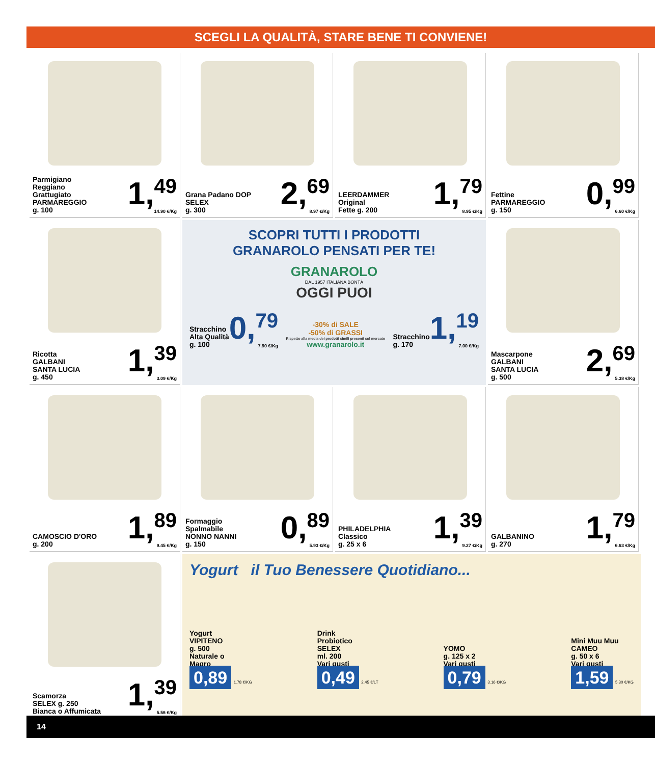SCEGLI LA QUALITÀ, STARE BENE TI CONVIENE!
Parmigiano
Reggiano
Grattugiato
PARMAREGGIO
g. 100
1,<sup>49</sup>
14.90 €/Kg
Grana Padano DOP
SELEX
g. 300
2,<sup>69</sup>
8.97 €/Kg
LEERDAMMER
Original
Fette g. 200
1,<sup>79</sup>
8.95 €/Kg
Fettine
PARMAREGGIO
g. 150
0,<sup>99</sup>
6.60 €/Kg
Ricotta
GALBANI
SANTA LUCIA
g. 450
1,<sup>39</sup>
3.09 €/Kg
SCOPRI TUTTI I PRODOTTI
GRANAROLO PENSATI PER TE!
GRANAROLO
DAL 1957 ITALIANA BONTÀ
OGGI PUOI
Stracchino
Alta Qualità
g. 100
0,<sup>79</sup>
7.90 €/Kg
-30% di SALE
-50% di GRASSI
Rispetto alla media dei prodotti simili presenti sul mercato
www.granarolo.it
Stracchino
g. 170
1,<sup>19</sup>
7.00 €/Kg
Mascarpone
GALBANI
SANTA LUCIA
g. 500
2,<sup>69</sup>
5.38 €/Kg
CAMOSCIO D'ORO
g. 200
1,<sup>89</sup>
9.45 €/Kg
Formaggio
Spalmabile
NONNO NANNI
g. 150
0,<sup>89</sup>
5.93 €/Kg
PHILADELPHIA
Classico
g. 25 x 6
1,<sup>39</sup>
9.27 €/Kg
GALBANINO
g. 270
1,<sup>79</sup>
6.63 €/Kg
Scamorza
SELEX g. 250
Bianca o Affumicata
1,<sup>39</sup>
5.56 €/Kg
Yogurt il Tuo Benessere Quotidiano...
Yogurt
VIPITENO
g. 500
Naturale o
Magro
0,89 1.78 €/KG
Drink
Probiotico
SELEX
ml. 200
Vari gusti
0,49 2.45 €/LT
YOMO
g. 125 x 2
Vari gusti
0,79 3.16 €/KG
Mini Muu Muu
CAMEO
g. 50 x 6
Vari gusti
1,59 5.30 €/KG
14